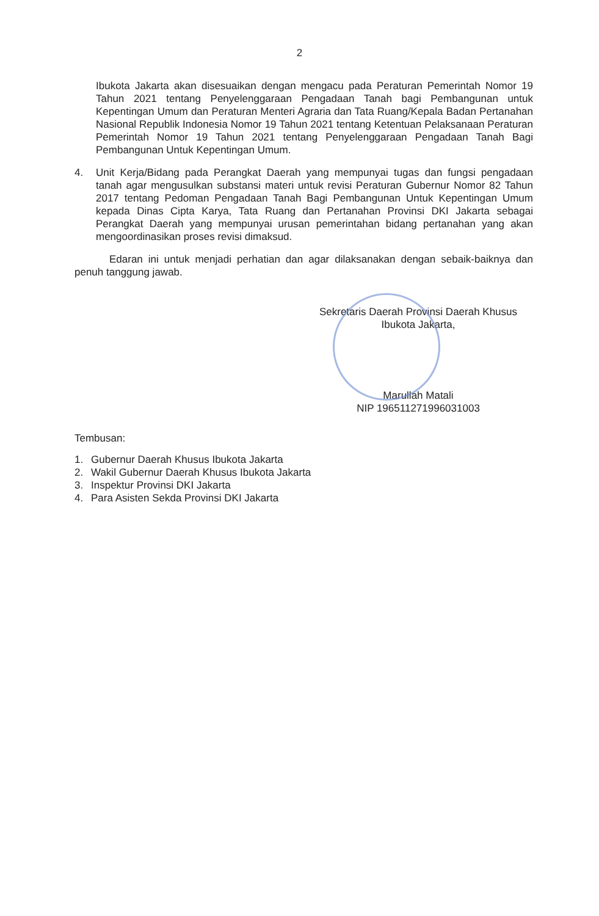2
Ibukota Jakarta akan disesuaikan dengan mengacu pada Peraturan Pemerintah Nomor 19 Tahun 2021 tentang Penyelenggaraan Pengadaan Tanah bagi Pembangunan untuk Kepentingan Umum dan Peraturan Menteri Agraria dan Tata Ruang/Kepala Badan Pertanahan Nasional Republik Indonesia Nomor 19 Tahun 2021 tentang Ketentuan Pelaksanaan Peraturan Pemerintah Nomor 19 Tahun 2021 tentang Penyelenggaraan Pengadaan Tanah Bagi Pembangunan Untuk Kepentingan Umum.
4. Unit Kerja/Bidang pada Perangkat Daerah yang mempunyai tugas dan fungsi pengadaan tanah agar mengusulkan substansi materi untuk revisi Peraturan Gubernur Nomor 82 Tahun 2017 tentang Pedoman Pengadaan Tanah Bagi Pembangunan Untuk Kepentingan Umum kepada Dinas Cipta Karya, Tata Ruang dan Pertanahan Provinsi DKI Jakarta sebagai Perangkat Daerah yang mempunyai urusan pemerintahan bidang pertanahan yang akan mengoordinasikan proses revisi dimaksud.
Edaran ini untuk menjadi perhatian dan agar dilaksanakan dengan sebaik-baiknya dan penuh tanggung jawab.
Sekretaris Daerah Provinsi Daerah Khusus
Ibukota Jakarta,
Marullah Matali
NIP 196511271996031003
Tembusan:
1. Gubernur Daerah Khusus Ibukota Jakarta
2. Wakil Gubernur Daerah Khusus Ibukota Jakarta
3. Inspektur Provinsi DKI Jakarta
4. Para Asisten Sekda Provinsi DKI Jakarta